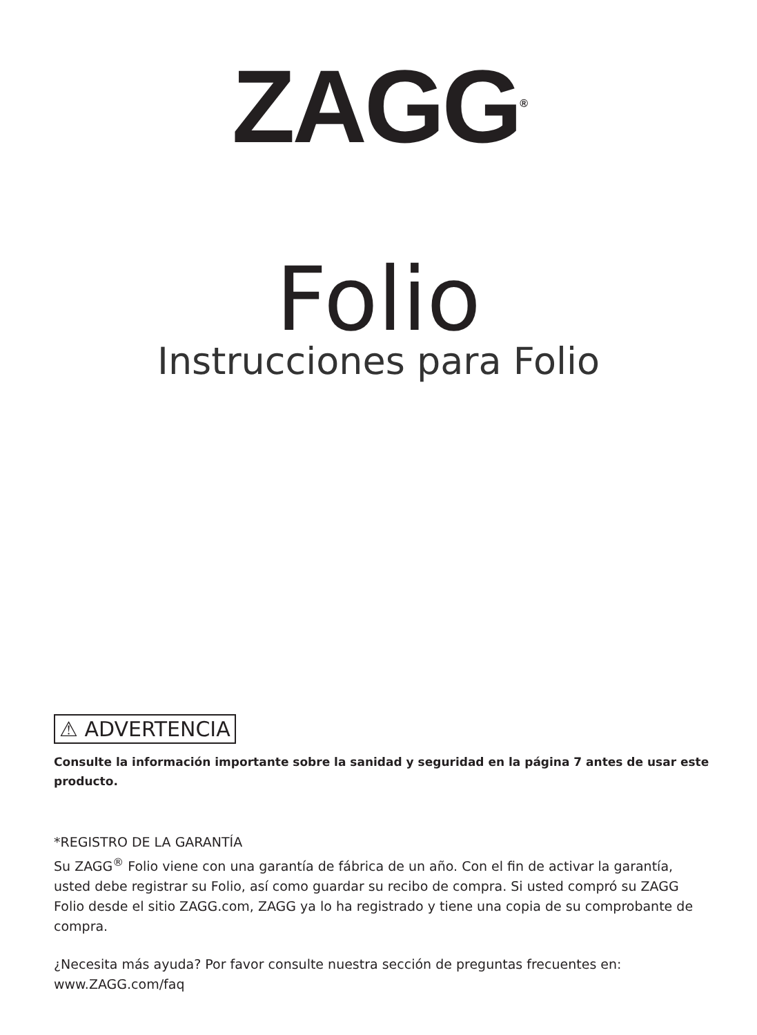ZAGG<sup>®</sup>
Folio
Instrucciones para Folio
⚠ ADVERTENCIA
Consulte la información importante sobre la sanidad y seguridad en la página 7 antes de usar este producto.
*REGISTRO DE LA GARANTÍA
Su ZAGG<sup>®</sup> Folio viene con una garantía de fábrica de un año. Con el fin de activar la garantía, usted debe registrar su Folio, así como guardar su recibo de compra. Si usted compró su ZAGG Folio desde el sitio ZAGG.com, ZAGG ya lo ha registrado y tiene una copia de su comprobante de compra.
¿Necesita más ayuda? Por favor consulte nuestra sección de preguntas frecuentes en:
www.ZAGG.com/faq